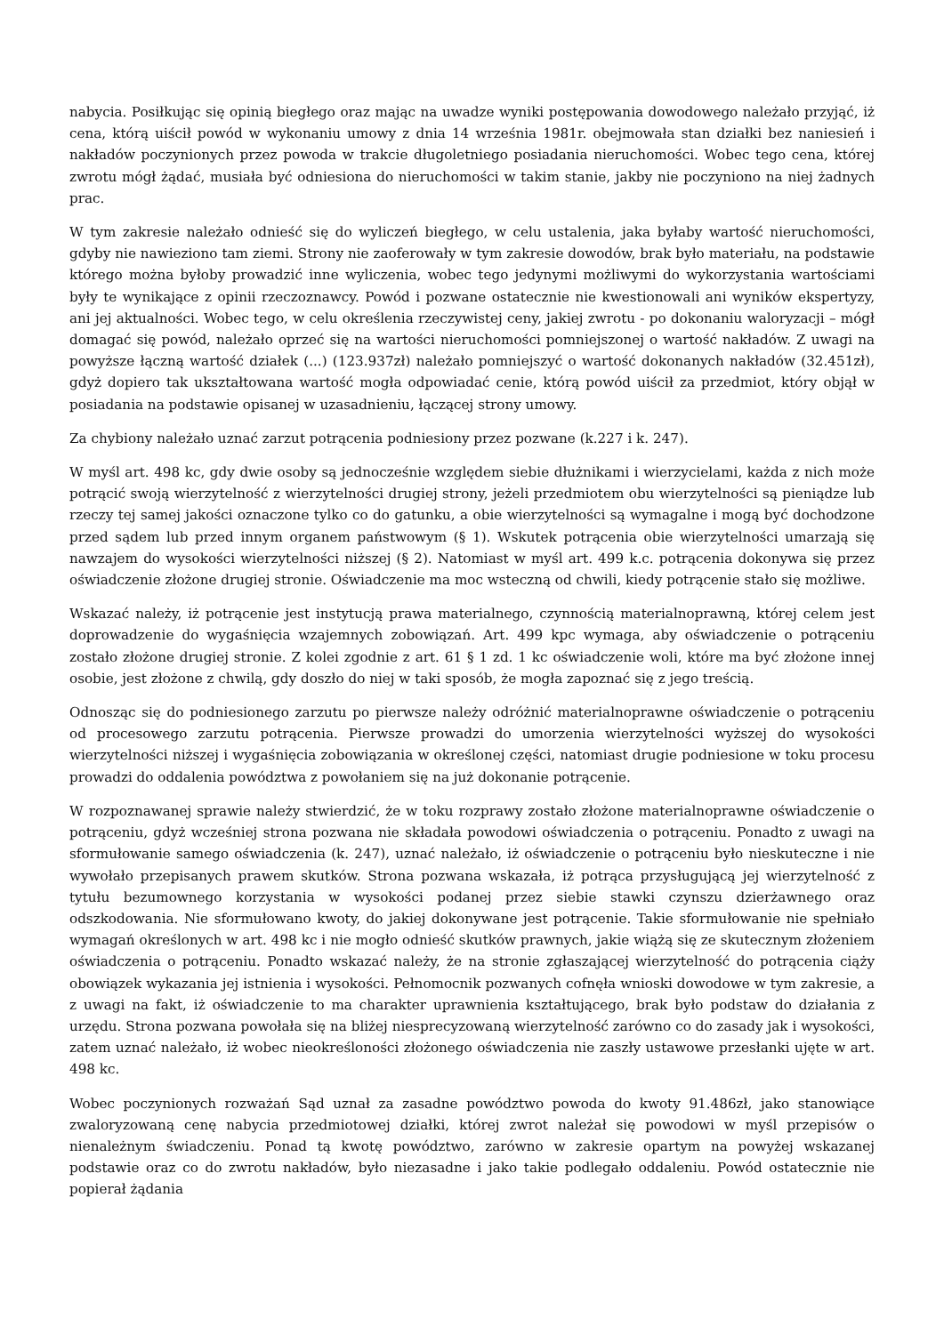nabycia. Posiłkując się opinią biegłego oraz mając na uwadze wyniki postępowania dowodowego należało przyjąć, iż cena, którą uiścił powód w wykonaniu umowy z dnia 14 września 1981r. obejmowała stan działki bez naniesień i nakładów poczynionych przez powoda w trakcie długoletniego posiadania nieruchomości. Wobec tego cena, której zwrotu mógł żądać, musiała być odniesiona do nieruchomości w takim stanie, jakby nie poczyniono na niej żadnych prac.
W tym zakresie należało odnieść się do wyliczeń biegłego, w celu ustalenia, jaka byłaby wartość nieruchomości, gdyby nie nawieziono tam ziemi. Strony nie zaoferowały w tym zakresie dowodów, brak było materiału, na podstawie którego można byłoby prowadzić inne wyliczenia, wobec tego jedynymi możliwymi do wykorzystania wartościami były te wynikające z opinii rzeczoznawcy. Powód i pozwane ostatecznie nie kwestionowali ani wyników ekspertyzy, ani jej aktualności. Wobec tego, w celu określenia rzeczywistej ceny, jakiej zwrotu - po dokonaniu waloryzacji – mógł domagać się powód, należało oprzeć się na wartości nieruchomości pomniejszonej o wartość nakładów. Z uwagi na powyższe łączną wartość działek (...) (123.937zł) należało pomniejszyć o wartość dokonanych nakładów (32.451zł), gdyż dopiero tak ukształtowana wartość mogła odpowiadać cenie, którą powód uiścił za przedmiot, który objął w posiadania na podstawie opisanej w uzasadnieniu, łączącej strony umowy.
Za chybiony należało uznać zarzut potrącenia podniesiony przez pozwane (k.227 i k. 247).
W myśl art. 498 kc, gdy dwie osoby są jednocześnie względem siebie dłużnikami i wierzycielami, każda z nich może potrącić swoją wierzytelność z wierzytelności drugiej strony, jeżeli przedmiotem obu wierzytelności są pieniądze lub rzeczy tej samej jakości oznaczone tylko co do gatunku, a obie wierzytelności są wymagalne i mogą być dochodzone przed sądem lub przed innym organem państwowym (§ 1). Wskutek potrącenia obie wierzytelności umarzają się nawzajem do wysokości wierzytelności niższej (§ 2). Natomiast w myśl art. 499 k.c. potrącenia dokonywa się przez oświadczenie złożone drugiej stronie. Oświadczenie ma moc wsteczną od chwili, kiedy potrącenie stało się możliwe.
Wskazać należy, iż potrącenie jest instytucją prawa materialnego, czynnością materialnoprawną, której celem jest doprowadzenie do wygaśnięcia wzajemnych zobowiązań. Art. 499 kpc wymaga, aby oświadczenie o potrąceniu zostało złożone drugiej stronie. Z kolei zgodnie z art. 61 § 1 zd. 1 kc oświadczenie woli, które ma być złożone innej osobie, jest złożone z chwilą, gdy doszło do niej w taki sposób, że mogła zapoznać się z jego treścią.
Odnosząc się do podniesionego zarzutu po pierwsze należy odróżnić materialnoprawne oświadczenie o potrąceniu od procesowego zarzutu potrącenia. Pierwsze prowadzi do umorzenia wierzytelności wyższej do wysokości wierzytelności niższej i wygaśnięcia zobowiązania w określonej części, natomiast drugie podniesione w toku procesu prowadzi do oddalenia powództwa z powołaniem się na już dokonanie potrącenie.
W rozpoznawanej sprawie należy stwierdzić, że w toku rozprawy zostało złożone materialnoprawne oświadczenie o potrąceniu, gdyż wcześniej strona pozwana nie składała powodowi oświadczenia o potrąceniu. Ponadto z uwagi na sformułowanie samego oświadczenia (k. 247), uznać należało, iż oświadczenie o potrąceniu było nieskuteczne i nie wywołało przepisanych prawem skutków. Strona pozwana wskazała, iż potrąca przysługującą jej wierzytelność z tytułu bezumownego korzystania w wysokości podanej przez siebie stawki czynszu dzierżawnego oraz odszkodowania. Nie sformułowano kwoty, do jakiej dokonywane jest potrącenie. Takie sformułowanie nie spełniało wymagań określonych w art. 498 kc i nie mogło odnieść skutków prawnych, jakie wiążą się ze skutecznym złożeniem oświadczenia o potrąceniu. Ponadto wskazać należy, że na stronie zgłaszającej wierzytelność do potrącenia ciąży obowiązek wykazania jej istnienia i wysokości. Pełnomocnik pozwanych cofnęła wnioski dowodowe w tym zakresie, a z uwagi na fakt, iż oświadczenie to ma charakter uprawnienia kształtującego, brak było podstaw do działania z urzędu. Strona pozwana powołała się na bliżej niesprecyzowaną wierzytelność zarówno co do zasady jak i wysokości, zatem uznać należało, iż wobec nieokreśloności złożonego oświadczenia nie zaszły ustawowe przesłanki ujęte w art. 498 kc.
Wobec poczynionych rozważań Sąd uznał za zasadne powództwo powoda do kwoty 91.486zł, jako stanowiące zwaloryzowaną cenę nabycia przedmiotowej działki, której zwrot należał się powodowi w myśl przepisów o nienależnym świadczeniu. Ponad tą kwotę powództwo, zarówno w zakresie opartym na powyżej wskazanej podstawie oraz co do zwrotu nakładów, było niezasadne i jako takie podlegało oddaleniu. Powód ostatecznie nie popierał żądania